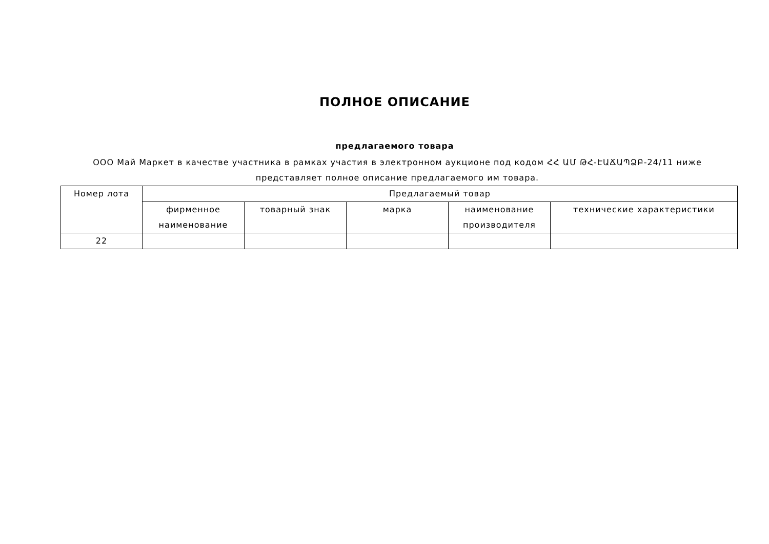ПОЛНОЕ ОПИСАНИЕ
предлагаемого товара
ООО Май Маркет в качестве участника в рамках участия в электронном аукционе под кодом ՀՀ ԱՄ ԹՀ-ԷԱՃԱՊՁԲ-24/11 ниже представляет полное описание предлагаемого им товара.
| Номер лота | Предлагаемый товар | | | | |
| --- | --- | --- | --- | --- | --- |
| | фирменное наименование | товарный знак | марка | наименование производителя | технические характеристики |
| 22 | | | | | |